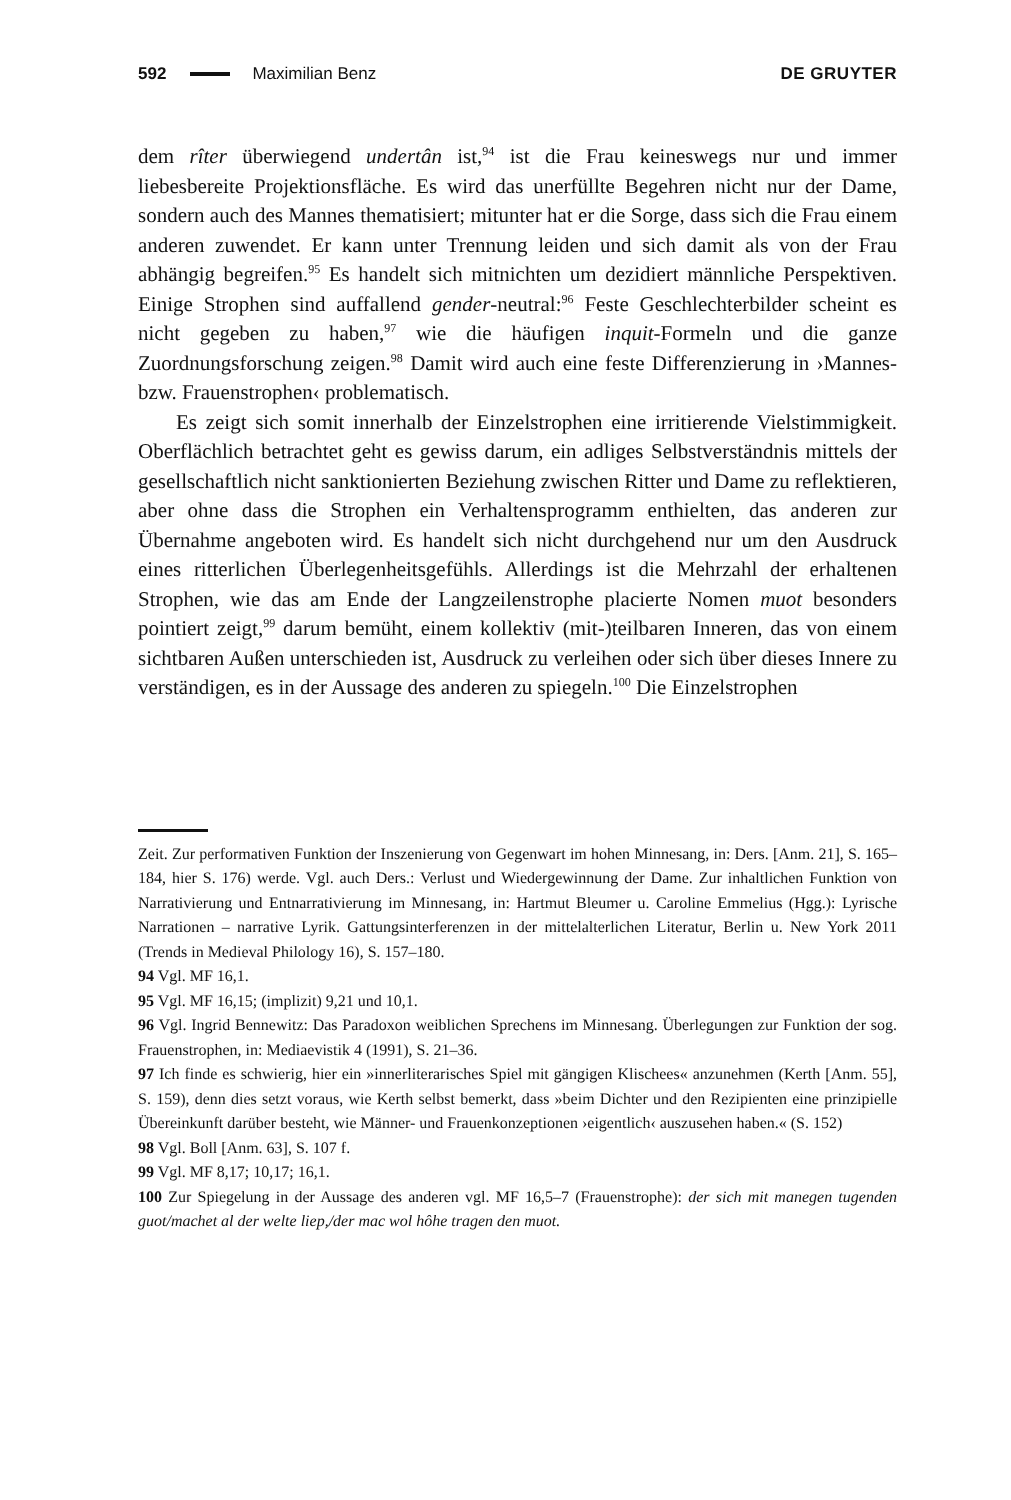592 Maximilian Benz DE GRUYTER
dem rîter überwiegend undertân ist,<sup>94</sup> ist die Frau keineswegs nur und immer liebesbereite Projektionsfläche. Es wird das unerfüllte Begehren nicht nur der Dame, sondern auch des Mannes thematisiert; mitunter hat er die Sorge, dass sich die Frau einem anderen zuwendet. Er kann unter Trennung leiden und sich damit als von der Frau abhängig begreifen.<sup>95</sup> Es handelt sich mitnichten um dezidiert männliche Perspektiven. Einige Strophen sind auffallend gender-neutral:<sup>96</sup> Feste Geschlechterbilder scheint es nicht gegeben zu haben,<sup>97</sup> wie die häufigen inquit-Formeln und die ganze Zuordnungsforschung zeigen.<sup>98</sup> Damit wird auch eine feste Differenzierung in ›Mannes- bzw. Frauenstrophen‹ problematisch.
Es zeigt sich somit innerhalb der Einzelstrophen eine irritierende Vielstimmigkeit. Oberflächlich betrachtet geht es gewiss darum, ein adliges Selbstverständnis mittels der gesellschaftlich nicht sanktionierten Beziehung zwischen Ritter und Dame zu reflektieren, aber ohne dass die Strophen ein Verhaltensprogramm enthielten, das anderen zur Übernahme angeboten wird. Es handelt sich nicht durchgehend nur um den Ausdruck eines ritterlichen Überlegenheitsgefühls. Allerdings ist die Mehrzahl der erhaltenen Strophen, wie das am Ende der Langzeilenstrophe placierte Nomen muot besonders pointiert zeigt,<sup>99</sup> darum bemüht, einem kollektiv (mit-)teilbaren Inneren, das von einem sichtbaren Außen unterschieden ist, Ausdruck zu verleihen oder sich über dieses Innere zu verständigen, es in der Aussage des anderen zu spiegeln.<sup>100</sup> Die Einzelstrophen
Zeit. Zur performativen Funktion der Inszenierung von Gegenwart im hohen Minnesang, in: Ders. [Anm. 21], S. 165–184, hier S. 176) werde. Vgl. auch Ders.: Verlust und Wiedergewinnung der Dame. Zur inhaltlichen Funktion von Narrativierung und Entnarrativierung im Minnesang, in: Hartmut Bleumer u. Caroline Emmelius (Hgg.): Lyrische Narrationen – narrative Lyrik. Gattungsinterferenzen in der mittelalterlichen Literatur, Berlin u. New York 2011 (Trends in Medieval Philology 16), S. 157–180.
94 Vgl. MF 16,1.
95 Vgl. MF 16,15; (implizit) 9,21 und 10,1.
96 Vgl. Ingrid Bennewitz: Das Paradoxon weiblichen Sprechens im Minnesang. Überlegungen zur Funktion der sog. Frauenstrophen, in: Mediaevistik 4 (1991), S. 21–36.
97 Ich finde es schwierig, hier ein »innerliterarisches Spiel mit gängigen Klischees« anzunehmen (Kerth [Anm. 55], S. 159), denn dies setzt voraus, wie Kerth selbst bemerkt, dass »beim Dichter und den Rezipienten eine prinzipielle Übereinkunft darüber besteht, wie Männer- und Frauenkonzeptionen ›eigentlich‹ auszusehen haben.« (S. 152)
98 Vgl. Boll [Anm. 63], S. 107 f.
99 Vgl. MF 8,17; 10,17; 16,1.
100 Zur Spiegelung in der Aussage des anderen vgl. MF 16,5–7 (Frauenstrophe): der sich mit manegen tugenden guot/machet al der welte liep,/der mac wol hôhe tragen den muot.